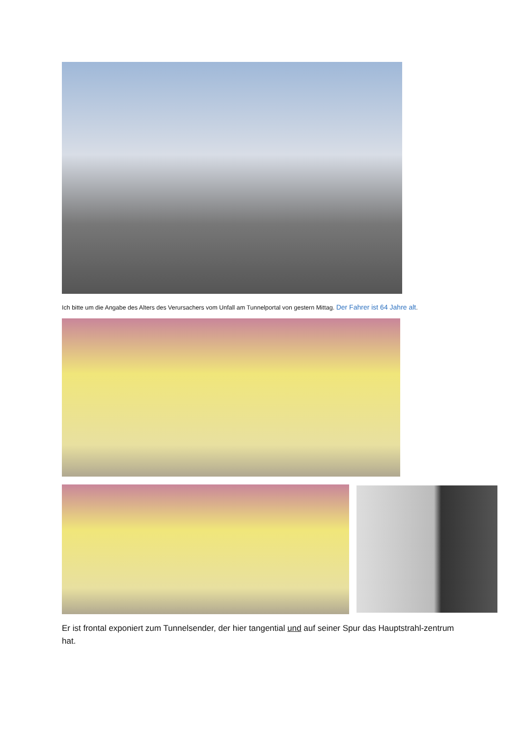Ich bitte um die Angabe des Alters des Verursachers vom Unfall am Tunnelportal von gestern Mittag. Der Fahrer ist 64 Jahre alt.
Er ist frontal exponiert zum Tunnelsender, der hier tangential und auf seiner Spur das Hauptstrahl-zentrum hat.